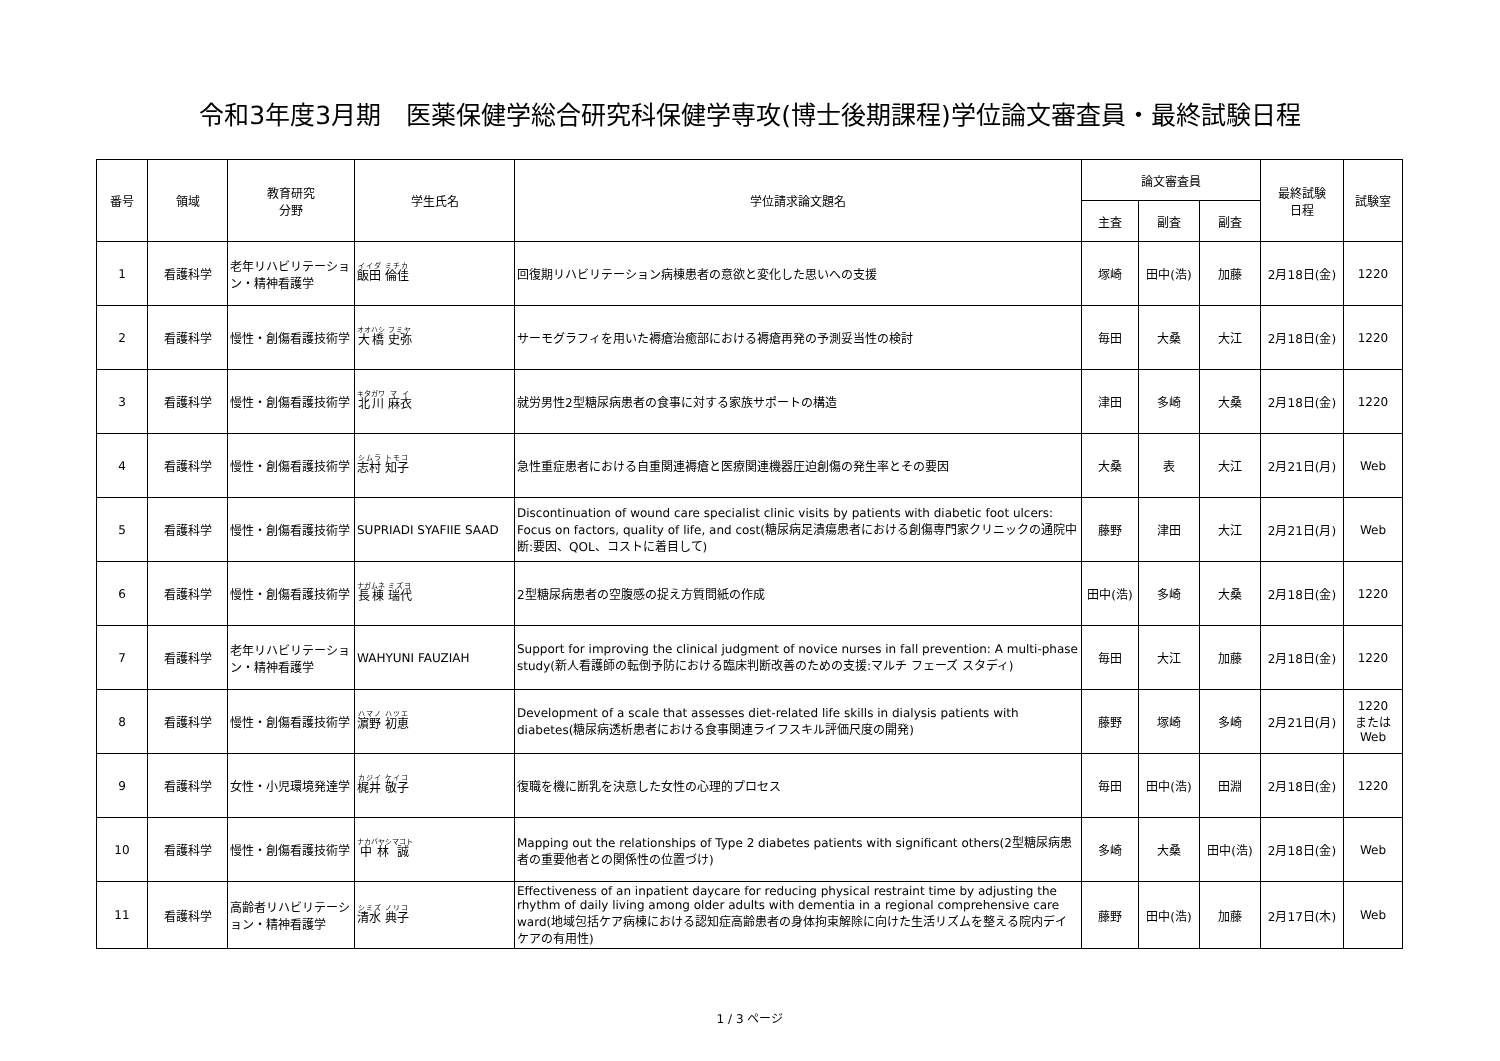令和3年度3月期　医薬保健学総合研究科保健学専攻(博士後期課程)学位論文審査員・最終試験日程
| 番号 | 領域 | 教育研究 分野 | 学生氏名 | 学位請求論文題名 | 論文審査員 | | | 最終試験 日程 | 試験室 |
| --- | --- | --- | --- | --- | --- | --- | --- | --- | --- |
| | | | | | 主査 | 副査 | 副査 | | |
| 1 | 看護科学 | 老年リハビリテーション・精神看護学 | 飯田 倫佳 | 回復期リハビリテーション病棟患者の意欲と変化した思いへの支援 | 塚崎 | 田中(浩) | 加藤 | 2月18日(金) | 1220 |
| 2 | 看護科学 | 慢性・創傷看護技術学 | 大橋 史弥 | サーモグラフィを用いた褥瘡治癒部における褥瘡再発の予測妥当性の検討 | 毎田 | 大桑 | 大江 | 2月18日(金) | 1220 |
| 3 | 看護科学 | 慢性・創傷看護技術学 | 北川 麻衣 | 就労男性2型糖尿病患者の食事に対する家族サポートの構造 | 津田 | 多崎 | 大桑 | 2月18日(金) | 1220 |
| 4 | 看護科学 | 慢性・創傷看護技術学 | 志村 知子 | 急性重症患者における自重関連褥瘡と医療関連機器圧迫創傷の発生率とその要因 | 大桑 | 表 | 大江 | 2月21日(月) | Web |
| 5 | 看護科学 | 慢性・創傷看護技術学 | SUPRIADI SYAFIIE SAAD | Discontinuation of wound care specialist clinic visits by patients with diabetic foot ulcers: Focus on factors, quality of life, and cost(糖尿病足潰瘍患者における創傷専門家クリニックの通院中断:要因、QOL、コストに着目して) | 藤野 | 津田 | 大江 | 2月21日(月) | Web |
| 6 | 看護科学 | 慢性・創傷看護技術学 | 長棟 瑞代 | 2型糖尿病患者の空腹感の捉え方質問紙の作成 | 田中(浩) | 多崎 | 大桑 | 2月18日(金) | 1220 |
| 7 | 看護科学 | 老年リハビリテーション・精神看護学 | WAHYUNI FAUZIAH | Support for improving the clinical judgment of novice nurses in fall prevention: A multi-phase study(新人看護師の転倒予防における臨床判断改善のための支援:マルチ フェーズ スタディ) | 毎田 | 大江 | 加藤 | 2月18日(金) | 1220 |
| 8 | 看護科学 | 慢性・創傷看護技術学 | 濵野 初恵 | Development of a scale that assesses diet-related life skills in dialysis patients with diabetes(糖尿病透析患者における食事関連ライフスキル評価尺度の開発) | 藤野 | 塚崎 | 多崎 | 2月21日(月) | 1220 または Web |
| 9 | 看護科学 | 女性・小児環境発達学 | 梶井 敬子 | 復職を機に断乳を決意した女性の心理的プロセス | 毎田 | 田中(浩) | 田淵 | 2月18日(金) | 1220 |
| 10 | 看護科学 | 慢性・創傷看護技術学 | 中林 誠 | Mapping out the relationships of Type 2 diabetes patients with significant others(2型糖尿病患者の重要他者との関係性の位置づけ) | 多崎 | 大桑 | 田中(浩) | 2月18日(金) | Web |
| 11 | 看護科学 | 高齢者リハビリテーション・精神看護学 | 清水 典子 | Effectiveness of an inpatient daycare for reducing physical restraint time by adjusting the rhythm of daily living among older adults with dementia in a regional comprehensive care ward(地域包括ケア病棟における認知症高齢患者の身体拘束解除に向けた生活リズムを整える院内デイケアの有用性) | 藤野 | 田中(浩) | 加藤 | 2月17日(木) | Web |
1 / 3 ページ